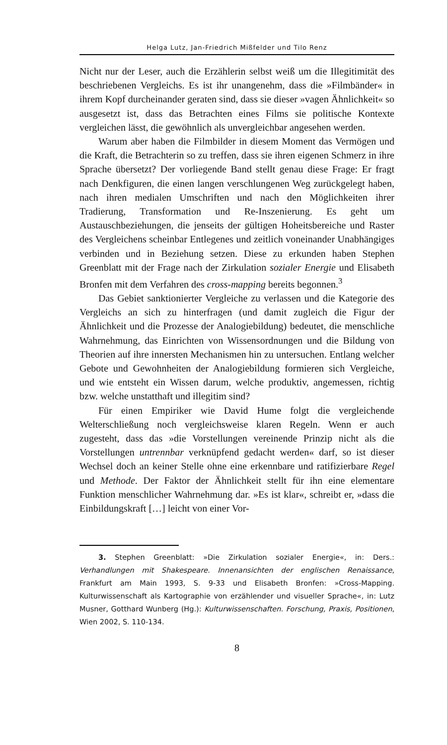Helga Lutz, Jan-Friedrich Mißfelder und Tilo Renz
Nicht nur der Leser, auch die Erzählerin selbst weiß um die Illegitimität des beschriebenen Vergleichs. Es ist ihr unangenehm, dass die »Filmbänder« in ihrem Kopf durcheinander geraten sind, dass sie dieser »vagen Ähnlichkeit« so ausgesetzt ist, dass das Betrachten eines Films sie politische Kontexte vergleichen lässt, die gewöhnlich als unvergleichbar angesehen werden.
Warum aber haben die Filmbilder in diesem Moment das Vermögen und die Kraft, die Betrachterin so zu treffen, dass sie ihren eigenen Schmerz in ihre Sprache übersetzt? Der vorliegende Band stellt genau diese Frage: Er fragt nach Denkfiguren, die einen langen verschlungenen Weg zurückgelegt haben, nach ihren medialen Umschriften und nach den Möglichkeiten ihrer Tradierung, Transformation und Re-Inszenierung. Es geht um Austauschbeziehungen, die jenseits der gültigen Hoheitsbereiche und Raster des Vergleichens scheinbar Entlegenes und zeitlich voneinander Unabhängiges verbinden und in Beziehung setzen. Diese zu erkunden haben Stephen Greenblatt mit der Frage nach der Zirkulation sozialer Energie und Elisabeth Bronfen mit dem Verfahren des cross-mapping bereits begonnen.<sup>3</sup>
Das Gebiet sanktionierter Vergleiche zu verlassen und die Kategorie des Vergleichs an sich zu hinterfragen (und damit zugleich die Figur der Ähnlichkeit und die Prozesse der Analogiebildung) bedeutet, die menschliche Wahrnehmung, das Einrichten von Wissensordnungen und die Bildung von Theorien auf ihre innersten Mechanismen hin zu untersuchen. Entlang welcher Gebote und Gewohnheiten der Analogiebildung formieren sich Vergleiche, und wie entsteht ein Wissen darum, welche produktiv, angemessen, richtig bzw. welche unstatthaft und illegitim sind?
Für einen Empiriker wie David Hume folgt die vergleichende Welterschließung noch vergleichsweise klaren Regeln. Wenn er auch zugesteht, dass das »die Vorstellungen vereinende Prinzip nicht als die Vorstellungen untrennbar verknüpfend gedacht werden« darf, so ist dieser Wechsel doch an keiner Stelle ohne eine erkennbare und ratifizierbare Regel und Methode. Der Faktor der Ähnlichkeit stellt für ihn eine elementare Funktion menschlicher Wahrnehmung dar. »Es ist klar«, schreibt er, »dass die Einbildungskraft […] leicht von einer Vor-
3. Stephen Greenblatt: »Die Zirkulation sozialer Energie«, in: Ders.: Verhandlungen mit Shakespeare. Innenansichten der englischen Renaissance, Frankfurt am Main 1993, S. 9-33 und Elisabeth Bronfen: »Cross-Mapping. Kulturwissenschaft als Kartographie von erzählender und visueller Sprache«, in: Lutz Musner, Gotthard Wunberg (Hg.): Kulturwissenschaften. Forschung, Praxis, Positionen, Wien 2002, S. 110-134.
8